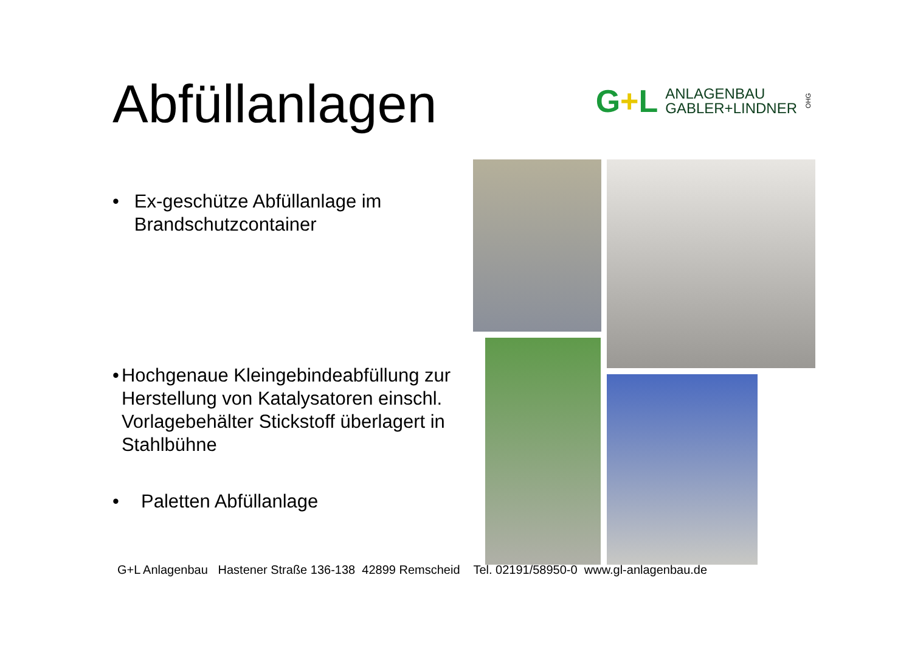Abfüllanlagen
G+L
ANLAGENBAU
GABLER+LINDNER
OHG
• Ex-geschütze Abfüllanlage im Brandschutzcontainer
• Hochgenaue Kleingebindeabfüllung zur Herstellung von Katalysatoren einschl. Vorlagebehälter Stickstoff überlagert in Stahlbühne
• Paletten Abfüllanlage
G+L Anlagenbau Hastener Straße 136-138 42899 Remscheid Tel. 02191/58950-0 www.gl-anlagenbau.de